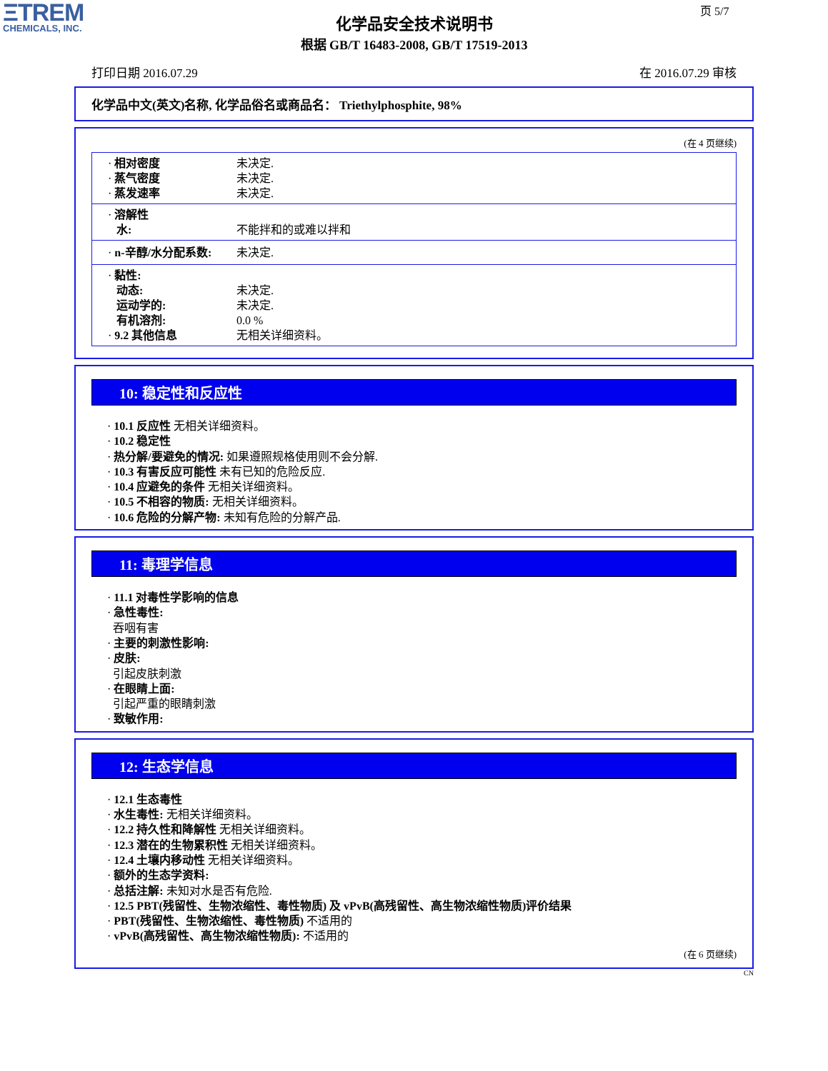ΞTREM
CHEMICALS, INC.
页 5/7
化学品安全技术说明书
根据 GB/T 16483-2008, GB/T 17519-2013
打印日期 2016.07.29 在 2016.07.29 审核
化学品中文(英文)名称, 化学品俗名或商品名： Triethylphosphite, 98%
(在 4 页继续)
| · 相对密度 | 未决定. |
| · 蒸气密度 | 未决定. |
| · 蒸发速率 | 未决定. |
| · 溶解性 | |
| 水: | 不能拌和的或难以拌和 |
| · n-辛醇/水分配系数: | 未决定. |
| · 黏性: | |
| 动态: | 未决定. |
| 运动学的: | 未决定. |
| 有机溶剂: | 0.0 % |
| · 9.2 其他信息 | 无相关详细资料。 |
10: 稳定性和反应性
· 10.1 反应性 无相关详细资料。
· 10.2 稳定性
· 热分解/要避免的情况: 如果遵照规格使用则不会分解.
· 10.3 有害反应可能性 未有已知的危险反应.
· 10.4 应避免的条件 无相关详细资料。
· 10.5 不相容的物质: 无相关详细资料。
· 10.6 危险的分解产物: 未知有危险的分解产品.
11: 毒理学信息
· 11.1 对毒性学影响的信息
· 急性毒性:
吞咽有害
· 主要的刺激性影响:
· 皮肤:
引起皮肤刺激
· 在眼睛上面:
引起严重的眼睛刺激
· 致敏作用:
12: 生态学信息
· 12.1 生态毒性
· 水生毒性: 无相关详细资料。
· 12.2 持久性和降解性 无相关详细资料。
· 12.3 潜在的生物累积性 无相关详细资料。
· 12.4 土壤内移动性 无相关详细资料。
· 额外的生态学资料:
· 总括注解: 未知对水是否有危险.
· 12.5 PBT(残留性、生物浓缩性、毒性物质) 及 vPvB(高残留性、高生物浓缩性物质)评价结果
· PBT(残留性、生物浓缩性、毒性物质) 不适用的
· vPvB(高残留性、高生物浓缩性物质): 不适用的
(在 6 页继续)
CN